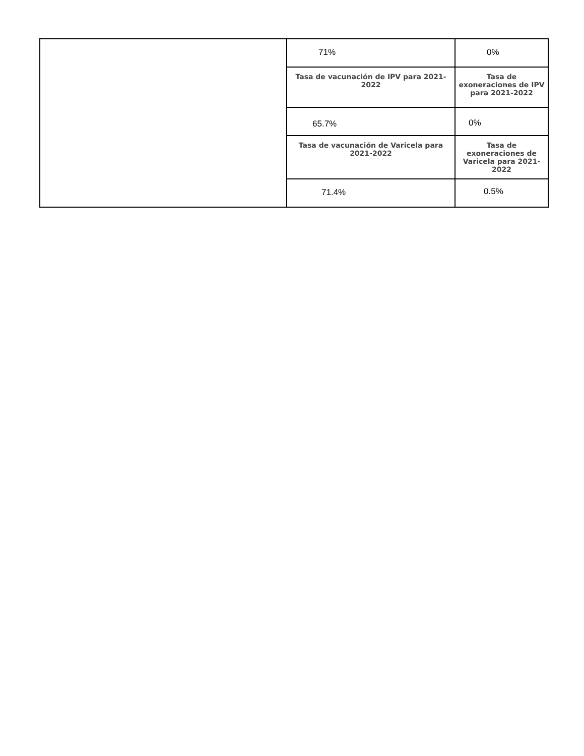| | 71% | 0% |
| | Tasa de vacunación de IPV para 2021-2022 | Tasa de exoneraciones de IPV para 2021-2022 |
| | 65.7% | 0% |
| | Tasa de vacunación de Varicela para 2021-2022 | Tasa de exoneraciones de Varicela para 2021-2022 |
| | 71.4% | 0.5% |